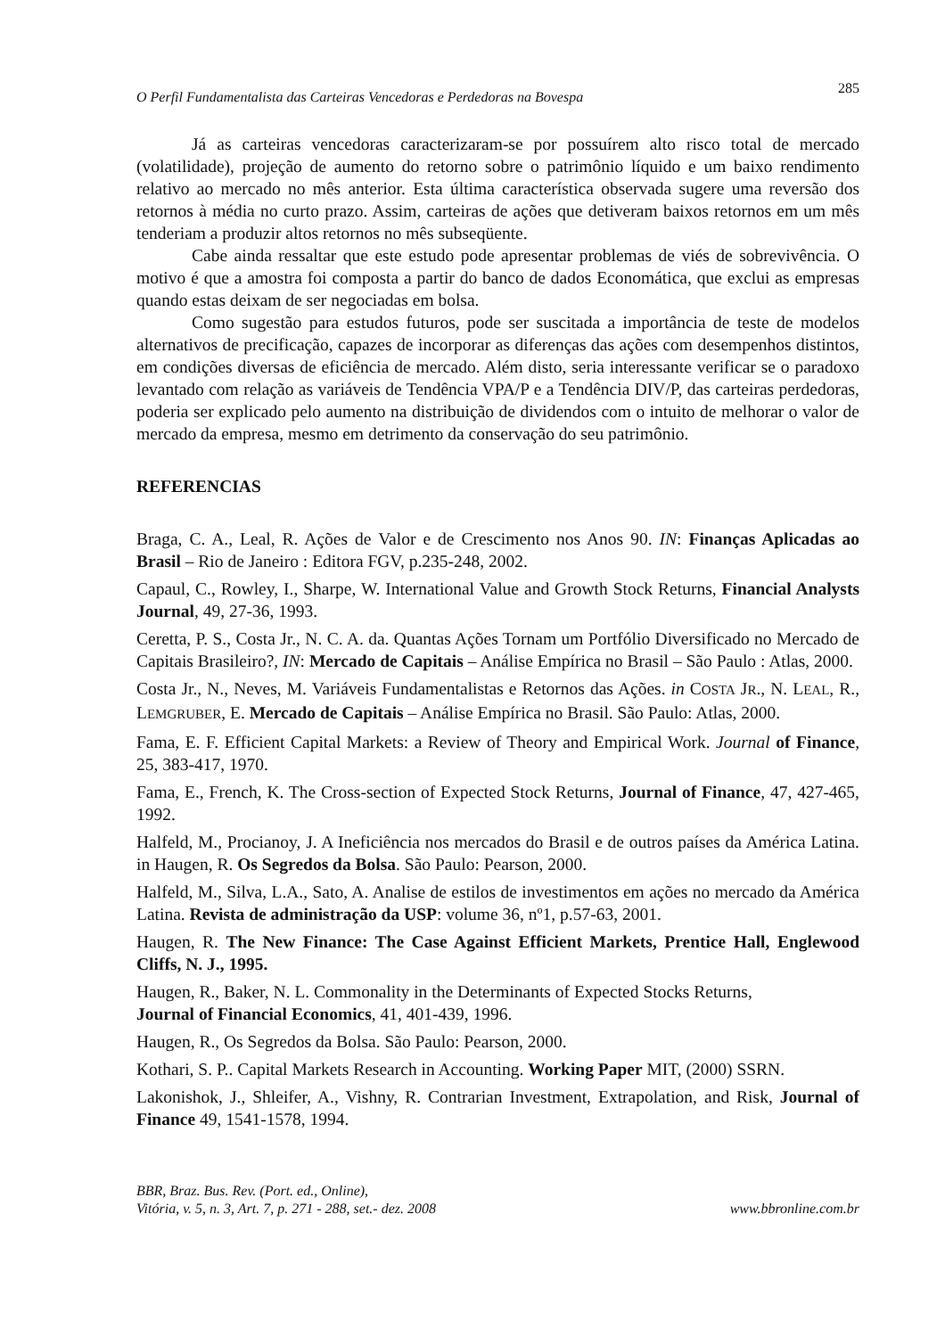O Perfil Fundamentalista das Carteiras Vencedoras e Perdedoras na Bovespa 285
Já as carteiras vencedoras caracterizaram-se por possuírem alto risco total de mercado (volatilidade), projeção de aumento do retorno sobre o patrimônio líquido e um baixo rendimento relativo ao mercado no mês anterior. Esta última característica observada sugere uma reversão dos retornos à média no curto prazo. Assim, carteiras de ações que detiveram baixos retornos em um mês tenderiam a produzir altos retornos no mês subseqüente.
Cabe ainda ressaltar que este estudo pode apresentar problemas de viés de sobrevivência. O motivo é que a amostra foi composta a partir do banco de dados Economática, que exclui as empresas quando estas deixam de ser negociadas em bolsa.
Como sugestão para estudos futuros, pode ser suscitada a importância de teste de modelos alternativos de precificação, capazes de incorporar as diferenças das ações com desempenhos distintos, em condições diversas de eficiência de mercado. Além disto, seria interessante verificar se o paradoxo levantado com relação as variáveis de Tendência VPA/P e a Tendência DIV/P, das carteiras perdedoras, poderia ser explicado pelo aumento na distribuição de dividendos com o intuito de melhorar o valor de mercado da empresa, mesmo em detrimento da conservação do seu patrimônio.
REFERENCIAS
Braga, C. A., Leal, R. Ações de Valor e de Crescimento nos Anos 90. IN: Finanças Aplicadas ao Brasil – Rio de Janeiro : Editora FGV, p.235-248, 2002.
Capaul, C., Rowley, I., Sharpe, W. International Value and Growth Stock Returns, Financial Analysts Journal, 49, 27-36, 1993.
Ceretta, P. S., Costa Jr., N. C. A. da. Quantas Ações Tornam um Portfólio Diversificado no Mercado de Capitais Brasileiro?, IN: Mercado de Capitais – Análise Empírica no Brasil – São Paulo : Atlas, 2000.
Costa Jr., N., Neves, M. Variáveis Fundamentalistas e Retornos das Ações. in COSTA JR., N. LEAL, R., LEMGRUBER, E. Mercado de Capitais – Análise Empírica no Brasil. São Paulo: Atlas, 2000.
Fama, E. F. Efficient Capital Markets: a Review of Theory and Empirical Work. Journal of Finance, 25, 383-417, 1970.
Fama, E., French, K. The Cross-section of Expected Stock Returns, Journal of Finance, 47, 427-465, 1992.
Halfeld, M., Procianoy, J. A Ineficiência nos mercados do Brasil e de outros países da América Latina. in Haugen, R. Os Segredos da Bolsa. São Paulo: Pearson, 2000.
Halfeld, M., Silva, L.A., Sato, A. Analise de estilos de investimentos em ações no mercado da América Latina. Revista de administração da USP: volume 36, nº1, p.57-63, 2001.
Haugen, R. The New Finance: The Case Against Efficient Markets, Prentice Hall, Englewood Cliffs, N. J., 1995.
Haugen, R., Baker, N. L. Commonality in the Determinants of Expected Stocks Returns,
Journal of Financial Economics, 41, 401-439, 1996.
Haugen, R., Os Segredos da Bolsa. São Paulo: Pearson, 2000.
Kothari, S. P.. Capital Markets Research in Accounting. Working Paper MIT, (2000) SSRN.
Lakonishok, J., Shleifer, A., Vishny, R. Contrarian Investment, Extrapolation, and Risk, Journal of Finance 49, 1541-1578, 1994.
BBR, Braz. Bus. Rev. (Port. ed., Online),
Vitória, v. 5, n. 3, Art. 7, p. 271 - 288, set.- dez. 2008 www.bbronline.com.br